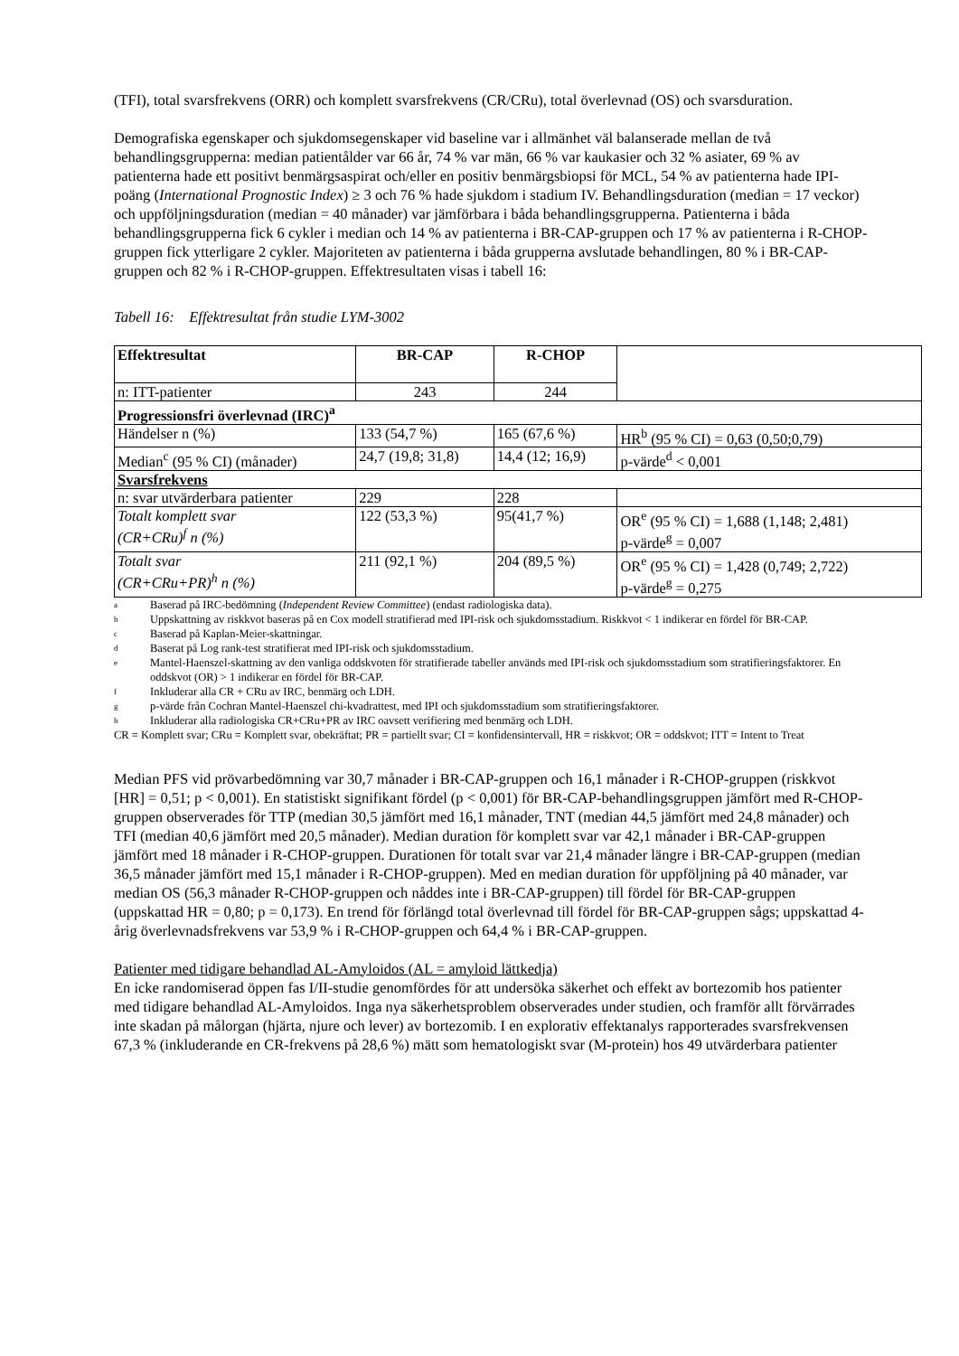(TFI), total svarsfrekvens (ORR) och komplett svarsfrekvens (CR/CRu), total överlevnad (OS) och svarsduration.
Demografiska egenskaper och sjukdomsegenskaper vid baseline var i allmänhet väl balanserade mellan de två behandlingsgrupperna: median patientålder var 66 år, 74 % var män, 66 % var kaukasier och 32 % asiater, 69 % av patienterna hade ett positivt benmärgsaspirat och/eller en positiv benmärgsbiopsi för MCL, 54 % av patienterna hade IPI-poäng (International Prognostic Index) ≥ 3 och 76 % hade sjukdom i stadium IV. Behandlingsduration (median = 17 veckor) och uppföljningsduration (median = 40 månader) var jämförbara i båda behandlingsgrupperna. Patienterna i båda behandlingsgrupperna fick 6 cykler i median och 14 % av patienterna i BR-CAP-gruppen och 17 % av patienterna i R-CHOP-gruppen fick ytterligare 2 cykler. Majoriteten av patienterna i båda grupperna avslutade behandlingen, 80 % i BR-CAP-gruppen och 82 % i R-CHOP-gruppen. Effektresultaten visas i tabell 16:
Tabell 16: Effektresultat från studie LYM-3002
| Effektresultat | BR-CAP | R-CHOP | |
| n: ITT-patienter | 243 | 244 | |
| Progressionsfri överlevnad (IRC)<sup>a</sup> | | | |
| Händelser n (%) | 133 (54,7 %) | 165 (67,6 %) | HR<sup>b</sup> (95 % CI) = 0,63 (0,50;0,79) |
| Median<sup>c</sup> (95 % CI) (månader) | 24,7 (19,8; 31,8) | 14,4 (12; 16,9) | p-värde<sup>d</sup> < 0,001 |
| Svarsfrekvens | | | |
| n: svar utvärderbara patienter | 229 | 228 | |
| Totalt komplett svar (CR+CRu)<sup>f</sup> n (%) | 122 (53,3 %) | 95(41,7 %) | OR<sup>e</sup> (95 % CI) = 1,688 (1,148; 2,481) p-värde<sup>g</sup> = 0,007 |
| Totalt svar (CR+CRu+PR)<sup>h</sup> n (%) | 211 (92,1 %) | 204 (89,5 %) | OR<sup>e</sup> (95 % CI) = 1,428 (0,749; 2,722) p-värde<sup>g</sup> = 0,275 |
a Baserad på IRC-bedömning (Independent Review Committee) (endast radiologiska data).
b Uppskattning av riskkvot baseras på en Cox modell stratifierad med IPI-risk och sjukdomsstadium. Riskkvot < 1 indikerar en fördel för BR-CAP.
c Baserad på Kaplan-Meier-skattningar.
d Baserat på Log rank-test stratifierat med IPI-risk och sjukdomsstadium.
e Mantel-Haenszel-skattning av den vanliga oddskvoten för stratifierade tabeller används med IPI-risk och sjukdomsstadium som stratifieringsfaktorer. En oddskvot (OR) > 1 indikerar en fördel för BR-CAP.
f Inkluderar alla CR + CRu av IRC, benmärg och LDH.
gp-värde från Cochran Mantel-Haenszel chi-kvadrattest, med IPI och sjukdomsstadium som stratifieringsfaktorer.
h Inkluderar alla radiologiska CR+CRu+PR av IRC oavsett verifiering med benmärg och LDH.
CR = Komplett svar; CRu = Komplett svar, obekräftat; PR = partiellt svar; CI = konfidensintervall, HR = riskkvot; OR = oddskvot; ITT = Intent to Treat
Median PFS vid prövarbedömning var 30,7 månader i BR-CAP-gruppen och 16,1 månader i R-CHOP-gruppen (riskkvot [HR] = 0,51; p < 0,001). En statistiskt signifikant fördel (p < 0,001) för BR-CAP-behandlingsgruppen jämfört med R-CHOP-gruppen observerades för TTP (median 30,5 jämfört med 16,1 månader, TNT (median 44,5 jämfört med 24,8 månader) och TFI (median 40,6 jämfört med 20,5 månader). Median duration för komplett svar var 42,1 månader i BR-CAP-gruppen jämfört med 18 månader i R-CHOP-gruppen. Durationen för totalt svar var 21,4 månader längre i BR-CAP-gruppen (median 36,5 månader jämfört med 15,1 månader i R-CHOP-gruppen). Med en median duration för uppföljning på 40 månader, var median OS (56,3 månader R-CHOP-gruppen och nåddes inte i BR-CAP-gruppen) till fördel för BR-CAP-gruppen (uppskattad HR = 0,80; p = 0,173). En trend för förlängd total överlevnad till fördel för BR-CAP-gruppen sågs; uppskattad 4-årig överlevnadsfrekvens var 53,9 % i R-CHOP-gruppen och 64,4 % i BR-CAP-gruppen.
Patienter med tidigare behandlad AL-Amyloidos (AL = amyloid lättkedja)
En icke randomiserad öppen fas I/II-studie genomfördes för att undersöka säkerhet och effekt av bortezomib hos patienter med tidigare behandlad AL-Amyloidos. Inga nya säkerhetsproblem observerades under studien, och framför allt förvärrades inte skadan på målorgan (hjärta, njure och lever) av bortezomib. I en explorativ effektanalys rapporterades svarsfrekvensen 67,3 % (inkluderande en CR-frekvens på 28,6 %) mätt som hematologiskt svar (M-protein) hos 49 utvärderbara patienter